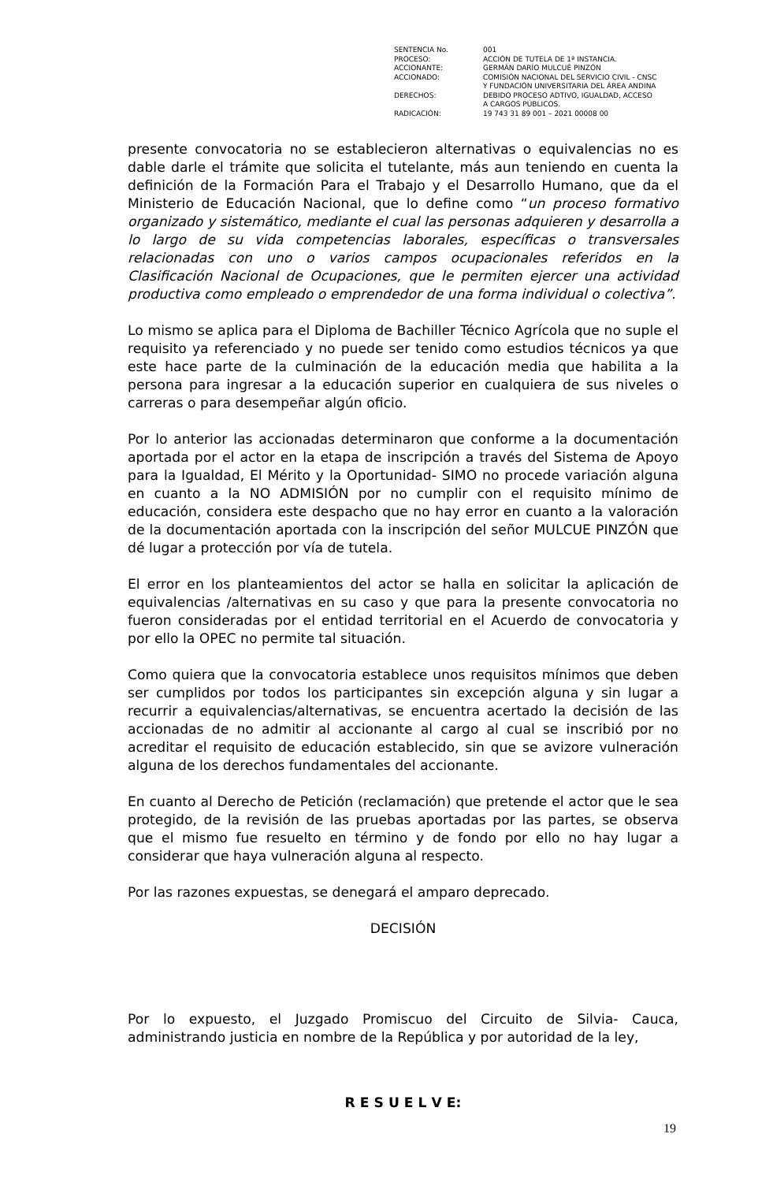| SENTENCIA No. | 001 |
| PROCESO: | ACCIÓN DE TUTELA DE 1ª INSTANCIA. |
| ACCIONANTE: | GERMÁN DARÍO MULCUÉ PINZÓN |
| ACCIONADO: | COMISIÓN NACIONAL DEL SERVICIO CIVIL - CNSC Y FUNDACIÓN UNIVERSITARIA DEL ÁREA ANDINA |
| DERECHOS: | DEBIDO PROCESO ADTIVO, IGUALDAD, ACCESO A CARGOS PÚBLICOS. |
| RADICACIÓN: | 19 743 31 89 001 – 2021 00008 00 |
presente convocatoria no se establecieron alternativas o equivalencias no es dable darle el trámite que solicita el tutelante, más aun teniendo en cuenta la definición de la Formación Para el Trabajo y el Desarrollo Humano, que da el Ministerio de Educación Nacional, que lo define como “un proceso formativo organizado y sistemático, mediante el cual las personas adquieren y desarrolla a lo largo de su vida competencias laborales, específicas o transversales relacionadas con uno o varios campos ocupacionales referidos en la Clasificación Nacional de Ocupaciones, que le permiten ejercer una actividad productiva como empleado o emprendedor de una forma individual o colectiva”.
Lo mismo se aplica para el Diploma de Bachiller Técnico Agrícola que no suple el requisito ya referenciado y no puede ser tenido como estudios técnicos ya que este hace parte de la culminación de la educación media que habilita a la persona para ingresar a la educación superior en cualquiera de sus niveles o carreras o para desempeñar algún oficio.
Por lo anterior las accionadas determinaron que conforme a la documentación aportada por el actor en la etapa de inscripción a través del Sistema de Apoyo para la Igualdad, El Mérito y la Oportunidad- SIMO no procede variación alguna en cuanto a la NO ADMISIÓN por no cumplir con el requisito mínimo de educación, considera este despacho que no hay error en cuanto a la valoración de la documentación aportada con la inscripción del señor MULCUE PINZÓN que dé lugar a protección por vía de tutela.
El error en los planteamientos del actor se halla en solicitar la aplicación de equivalencias /alternativas en su caso y que para la presente convocatoria no fueron consideradas por el entidad territorial en el Acuerdo de convocatoria y por ello la OPEC no permite tal situación.
Como quiera que la convocatoria establece unos requisitos mínimos que deben ser cumplidos por todos los participantes sin excepción alguna y sin lugar a recurrir a equivalencias/alternativas, se encuentra acertado la decisión de las accionadas de no admitir al accionante al cargo al cual se inscribió por no acreditar el requisito de educación establecido, sin que se avizore vulneración alguna de los derechos fundamentales del accionante.
En cuanto al Derecho de Petición (reclamación) que pretende el actor que le sea protegido, de la revisión de las pruebas aportadas por las partes, se observa que el mismo fue resuelto en término y de fondo por ello no hay lugar a considerar que haya vulneración alguna al respecto.
Por las razones expuestas, se denegará el amparo deprecado.
DECISIÓN
Por lo expuesto, el Juzgado Promiscuo del Circuito de Silvia- Cauca, administrando justicia en nombre de la República y por autoridad de la ley,
R E S U E L V E:
19